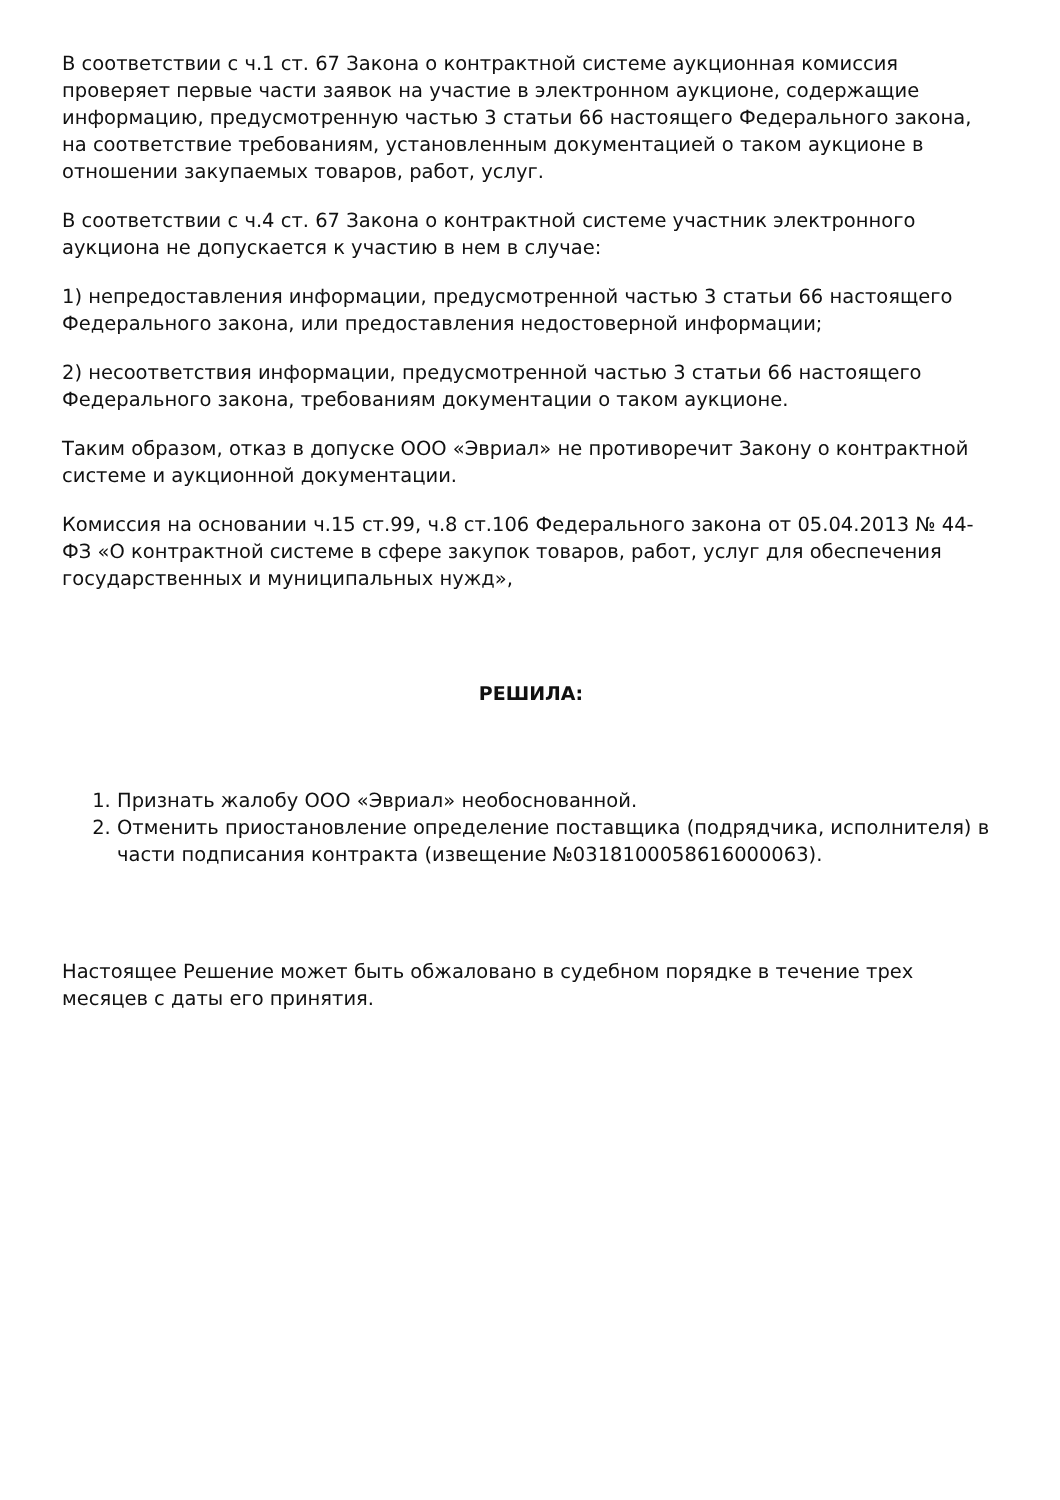В соответствии с ч.1 ст. 67 Закона о контрактной системе аукционная комиссия проверяет первые части заявок на участие в электронном аукционе, содержащие информацию, предусмотренную частью 3 статьи 66 настоящего Федерального закона, на соответствие требованиям, установленным документацией о таком аукционе в отношении закупаемых товаров, работ, услуг.
В соответствии с ч.4 ст. 67 Закона о контрактной системе участник электронного аукциона не допускается к участию в нем в случае:
1) непредоставления информации, предусмотренной частью 3 статьи 66 настоящего Федерального закона, или предоставления недостоверной информации;
2) несоответствия информации, предусмотренной частью 3 статьи 66 настоящего Федерального закона, требованиям документации о таком аукционе.
Таким образом, отказ в допуске ООО «Эвриал» не противоречит Закону о контрактной системе и аукционной документации.
Комиссия на основании ч.15 ст.99, ч.8 ст.106 Федерального закона от 05.04.2013 № 44-ФЗ «О контрактной системе в сфере закупок товаров, работ, услуг для обеспечения государственных и муниципальных нужд»,
РЕШИЛА:
1. Признать жалобу ООО «Эвриал» необоснованной.
2. Отменить приостановление определение поставщика (подрядчика, исполнителя) в части подписания контракта (извещение №0318100058616000063).
Настоящее Решение может быть обжаловано в судебном порядке в течение трех месяцев с даты его принятия.